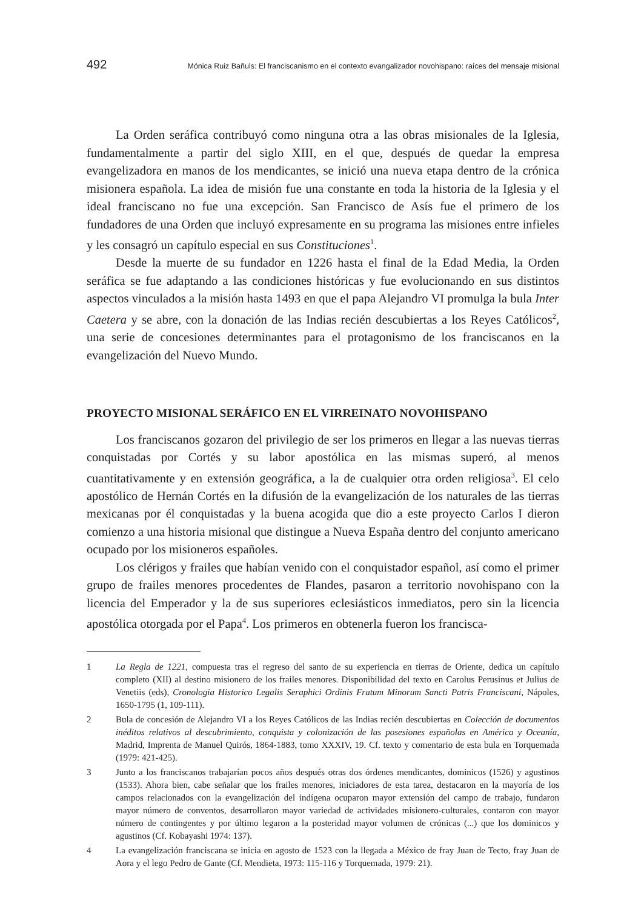492 Mónica Ruiz Bañuls: El franciscanismo en el contexto evangalizador novohispano: raíces del mensaje misional
La Orden seráfica contribuyó como ninguna otra a las obras misionales de la Iglesia, fundamentalmente a partir del siglo XIII, en el que, después de quedar la empresa evangelizadora en manos de los mendicantes, se inició una nueva etapa dentro de la crónica misionera española. La idea de misión fue una constante en toda la historia de la Iglesia y el ideal franciscano no fue una excepción. San Francisco de Asís fue el primero de los fundadores de una Orden que incluyó expresamente en su programa las misiones entre infieles y les consagró un capítulo especial en sus Constituciones<sup>1</sup>.
Desde la muerte de su fundador en 1226 hasta el final de la Edad Media, la Orden seráfica se fue adaptando a las condiciones históricas y fue evolucionando en sus distintos aspectos vinculados a la misión hasta 1493 en que el papa Alejandro VI promulga la bula Inter Caetera y se abre, con la donación de las Indias recién descubiertas a los Reyes Católicos<sup>2</sup>, una serie de concesiones determinantes para el protagonismo de los franciscanos en la evangelización del Nuevo Mundo.
PROYECTO MISIONAL SERÁFICO EN EL VIRREINATO NOVOHISPANO
Los franciscanos gozaron del privilegio de ser los primeros en llegar a las nuevas tierras conquistadas por Cortés y su labor apostólica en las mismas superó, al menos cuantitativamente y en extensión geográfica, a la de cualquier otra orden religiosa<sup>3</sup>. El celo apostólico de Hernán Cortés en la difusión de la evangelización de los naturales de las tierras mexicanas por él conquistadas y la buena acogida que dio a este proyecto Carlos I dieron comienzo a una historia misional que distingue a Nueva España dentro del conjunto americano ocupado por los misioneros españoles.
Los clérigos y frailes que habían venido con el conquistador español, así como el primer grupo de frailes menores procedentes de Flandes, pasaron a territorio novohispano con la licencia del Emperador y la de sus superiores eclesiásticos inmediatos, pero sin la licencia apostólica otorgada por el Papa<sup>4</sup>. Los primeros en obtenerla fueron los francisca-
1 La Regla de 1221, compuesta tras el regreso del santo de su experiencia en tierras de Oriente, dedica un capítulo completo (XII) al destino misionero de los frailes menores. Disponibilidad del texto en Carolus Perusinus et Julius de Venetiis (eds), Cronologia Historico Legalis Seraphici Ordinis Fratum Minorum Sancti Patris Franciscani, Nápoles, 1650-1795 (1, 109-111).
2 Bula de concesión de Alejandro VI a los Reyes Católicos de las Indias recién descubiertas en Colección de documentos inéditos relativos al descubrimiento, conquista y colonización de las posesiones españolas en América y Oceanía, Madrid, Imprenta de Manuel Quirós, 1864-1883, tomo XXXIV, 19. Cf. texto y comentario de esta bula en Torquemada (1979: 421-425).
3 Junto a los franciscanos trabajarían pocos años después otras dos órdenes mendicantes, dominicos (1526) y agustinos (1533). Ahora bien, cabe señalar que los frailes menores, iniciadores de esta tarea, destacaron en la mayoría de los campos relacionados con la evangelización del indígena ocuparon mayor extensión del campo de trabajo, fundaron mayor número de conventos, desarrollaron mayor variedad de actividades misionero-culturales, contaron con mayor número de contingentes y por último legaron a la posteridad mayor volumen de crónicas (...) que los dominicos y agustinos (Cf. Kobayashi 1974: 137).
4 La evangelización franciscana se inicia en agosto de 1523 con la llegada a México de fray Juan de Tecto, fray Juan de Aora y el lego Pedro de Gante (Cf. Mendieta, 1973: 115-116 y Torquemada, 1979: 21).